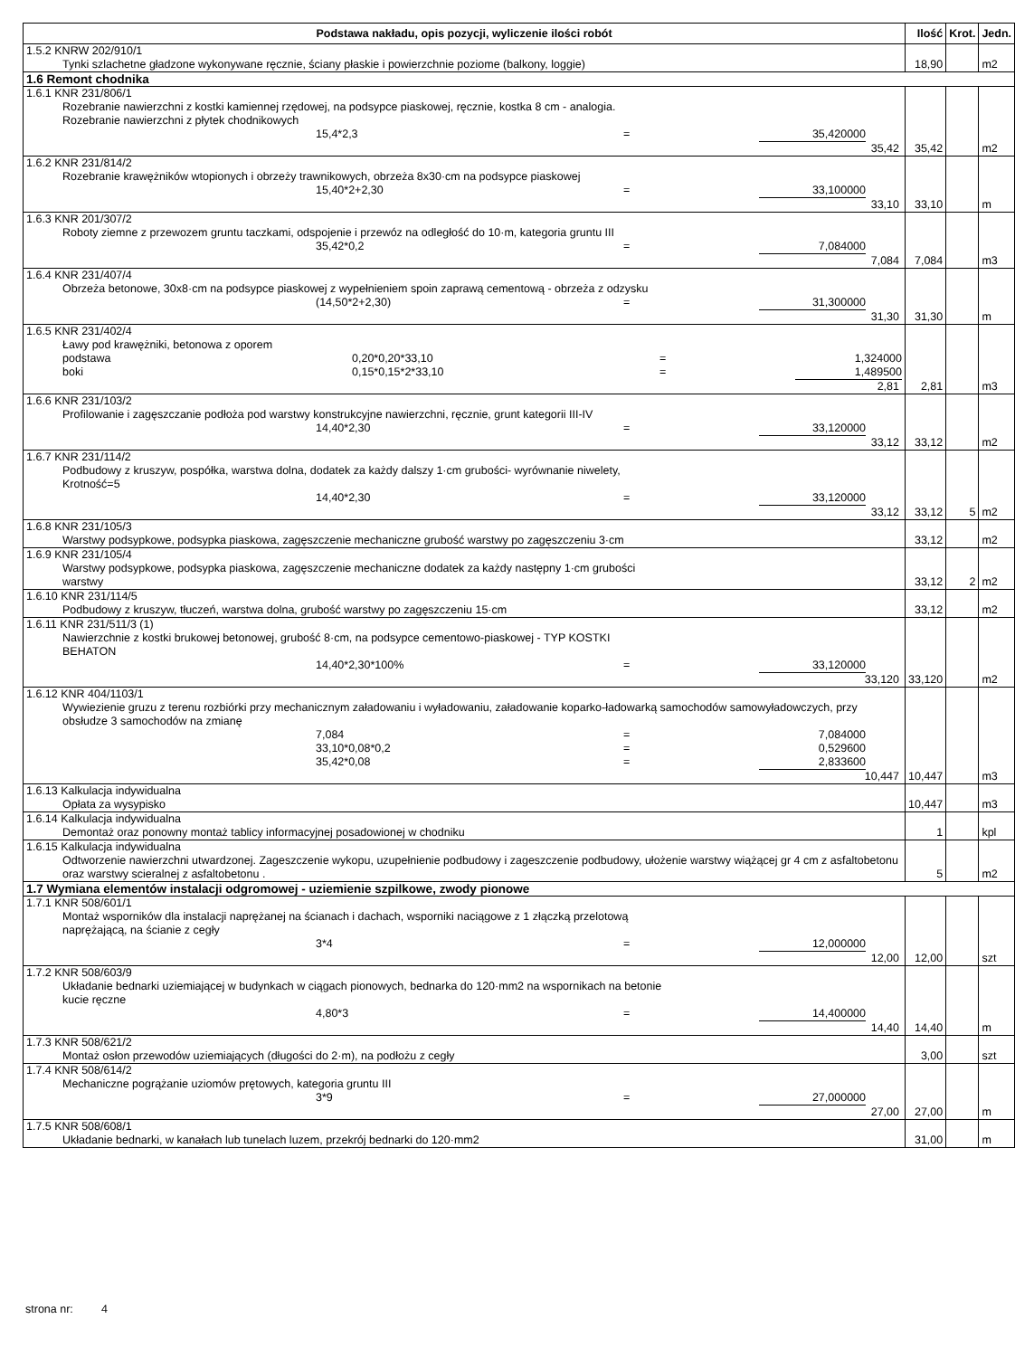| Podstawa nakładu, opis pozycji, wyliczenie ilości robót | Ilość | Krot. | Jedn. |
| --- | --- | --- | --- |
| 1.5.2 KNRW 202/910/1 Tynki szlachetne gładzone wykonywane ręcznie, ściany płaskie i powierzchnie poziome (balkony, loggie) | 18,90 | | m2 |
| 1.6 Remont chodnika | | | |
| 1.6.1 KNR 231/806/1 Rozebranie nawierzchni z kostki kamiennej rzędowej, na podsypce piaskowej, ręcznie, kostka 8 cm - analogia. Rozebranie nawierzchni z płytek chodnikowych 15,4*2,3 = 35,420000 35,42 | 35,42 | | m2 |
| 1.6.2 KNR 231/814/2 Rozebranie krawężników wtopionych i obrzeży trawnikowych, obrzeża 8x30·cm na podsypce piaskowej 15,40*2+2,30 = 33,100000 33,10 | 33,10 | | m |
| 1.6.3 KNR 201/307/2 Roboty ziemne z przewozem gruntu taczkami, odspojenie i przewóz na odległość do 10·m, kategoria gruntu III 35,42*0,2 = 7,084000 7,084 | 7,084 | | m3 |
| 1.6.4 KNR 231/407/4 Obrzeża betonowe, 30x8·cm na podsypce piaskowej z wypełnieniem spoin zaprawą cementową - obrzeża z odzysku (14,50*2+2,30) = 31,300000 31,30 | 31,30 | | m |
| 1.6.5 KNR 231/402/4 Ławy pod krawężniki, betonowa z oporem podstawa 0,20*0,20*33,10 = 1,324000 boki 0,15*0,15*2*33,10 = 1,489500 2,81 | 2,81 | | m3 |
| 1.6.6 KNR 231/103/2 Profilowanie i zagęszczanie podłoża pod warstwy konstrukcyjne nawierzchni, ręcznie, grunt kategorii III-IV 14,40*2,30 = 33,120000 33,12 | 33,12 | | m2 |
| 1.6.7 KNR 231/114/2 Podbudowy z kruszyw, pospółka, warstwa dolna, dodatek za każdy dalszy 1·cm grubości- wyrównanie niwelety, Krotność=5 14,40*2,30 = 33,120000 33,12 | 33,12 | 5 | m2 |
| 1.6.8 KNR 231/105/3 Warstwy podsypkowe, podsypka piaskowa, zagęszczenie mechaniczne grubość warstwy po zagęszczeniu 3·cm | 33,12 | | m2 |
| 1.6.9 KNR 231/105/4 Warstwy podsypkowe, podsypka piaskowa, zagęszczenie mechaniczne dodatek za każdy następny 1·cm grubości warstwy | 33,12 | 2 | m2 |
| 1.6.10 KNR 231/114/5 Podbudowy z kruszyw, tłuczeń, warstwa dolna, grubość warstwy po zagęszczeniu 15·cm | 33,12 | | m2 |
| 1.6.11 KNR 231/511/3 (1) Nawierzchnie z kostki brukowej betonowej, grubość 8·cm, na podsypce cementowo-piaskowej - TYP KOSTKI BEHATON 14,40*2,30*100% = 33,120000 33,120 | 33,120 | | m2 |
| 1.6.12 KNR 404/1103/1 Wywiezienie gruzu z terenu rozbiórki przy mechanicznym załadowaniu i wyładowaniu, załadowanie koparko-ładowarką samochodów samowyładowczych, przy obsłudze 3 samochodów na zmianę 7,084 = 7,084000 33,10*0,08*0,2 = 0,529600 35,42*0,08 = 2,833600 10,447 | 10,447 | | m3 |
| 1.6.13 Kalkulacja indywidualna Opłata za wysypisko | 10,447 | | m3 |
| 1.6.14 Kalkulacja indywidualna Demontaż oraz ponowny montaż tablicy informacyjnej posadowionej w chodniku | 1 | | kpl |
| 1.6.15 Kalkulacja indywidualna Odtworzenie nawierzchni utwardzonej. Zageszczenie wykopu, uzupełnienie podbudowy i zageszczenie podbudowy, ułożenie warstwy wiążącej gr 4 cm z asfaltobetonu oraz warstwy scieralnej z asfaltobetonu . | 5 | | m2 |
| 1.7 Wymiana elementów instalacji odgromowej - uziemienie szpilkowe, zwody pionowe | | | |
| 1.7.1 KNR 508/601/1 Montaż wsporników dla instalacji naprężanej na ścianach i dachach, wsporniki naciągowe z 1 złączką przelotową naprężającą, na ścianie z cegły 3*4 = 12,000000 12,00 | 12,00 | | szt |
| 1.7.2 KNR 508/603/9 Układanie bednarki uziemiającej w budynkach w ciągach pionowych, bednarka do 120·mm2 na wspornikach na betonie kucie ręczne 4,80*3 = 14,400000 14,40 | 14,40 | | m |
| 1.7.3 KNR 508/621/2 Montaż osłon przewodów uziemiających (długości do 2·m), na podłożu z cegły | 3,00 | | szt |
| 1.7.4 KNR 508/614/2 Mechaniczne pogrążanie uziomów prętowych, kategoria gruntu III 3*9 = 27,000000 27,00 | 27,00 | | m |
| 1.7.5 KNR 508/608/1 Układanie bednarki, w kanałach lub tunelach luzem, przekrój bednarki do 120·mm2 | 31,00 | | m |
strona nr: 4